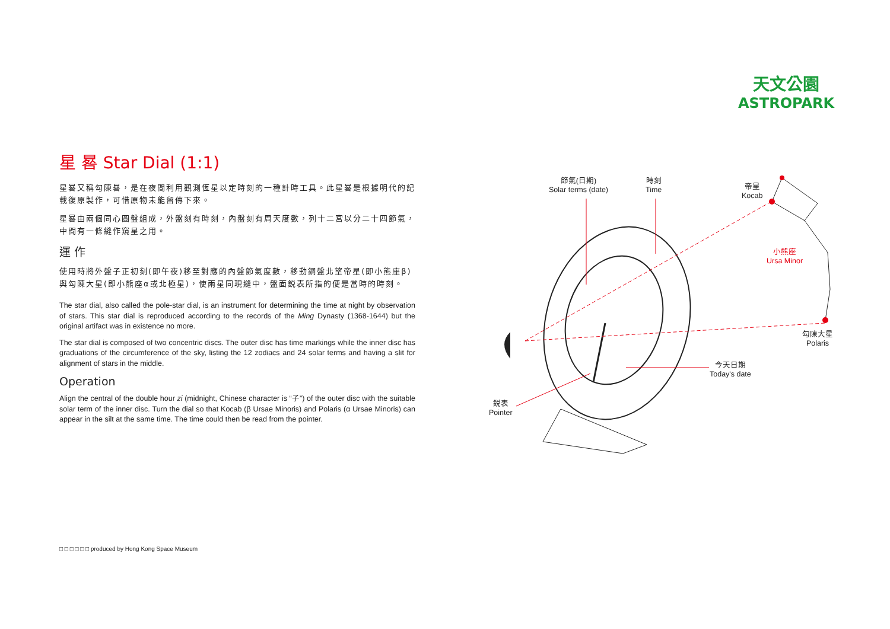天文公園
ASTROPARK
星 晷 Star Dial (1:1)
星晷又稱勾陳晷，是在夜間利用觀測恆星以定時刻的一種計時工具。此星晷是根據明代的記載復原製作，可惜原物未能留傳下來。
星晷由兩個同心圓盤組成，外盤刻有時刻，內盤刻有周天度數，列十二宮以分二十四節氣，中間有一條縫作窺星之用。
運 作
使用時將外盤子正初刻(即午夜)移至對應的內盤節氣度數，移動銅盤北望帝星(即小熊座β)與勾陳大星(即小熊座α或北極星)，使兩星同現縫中，盤面鋭表所指的便是當時的時刻。
The star dial, also called the pole-star dial, is an instrument for determining the time at night by observation of stars. This star dial is reproduced according to the records of the Ming Dynasty (1368-1644) but the original artifact was in existence no more.
The star dial is composed of two concentric discs. The outer disc has time markings while the inner disc has graduations of the circumference of the sky, listing the 12 zodiacs and 24 solar terms and having a slit for alignment of stars in the middle.
Operation
Align the central of the double hour zi (midnight, Chinese character is “子”) of the outer disc with the suitable solar term of the inner disc. Turn the dial so that Kocab (β Ursae Minoris) and Polaris (α Ursae Minoris) can appear in the silt at the same time. The time could then be read from the pointer.
節氣(日期)
Solar terms (date)
時刻
Time
帝星
Kocab
小熊座
Ursa Minor
勾陳大星
Polaris
今天日期
Today's date
鋭表
Pointer
□ □ □ □ □ □ produced by Hong Kong Space Museum